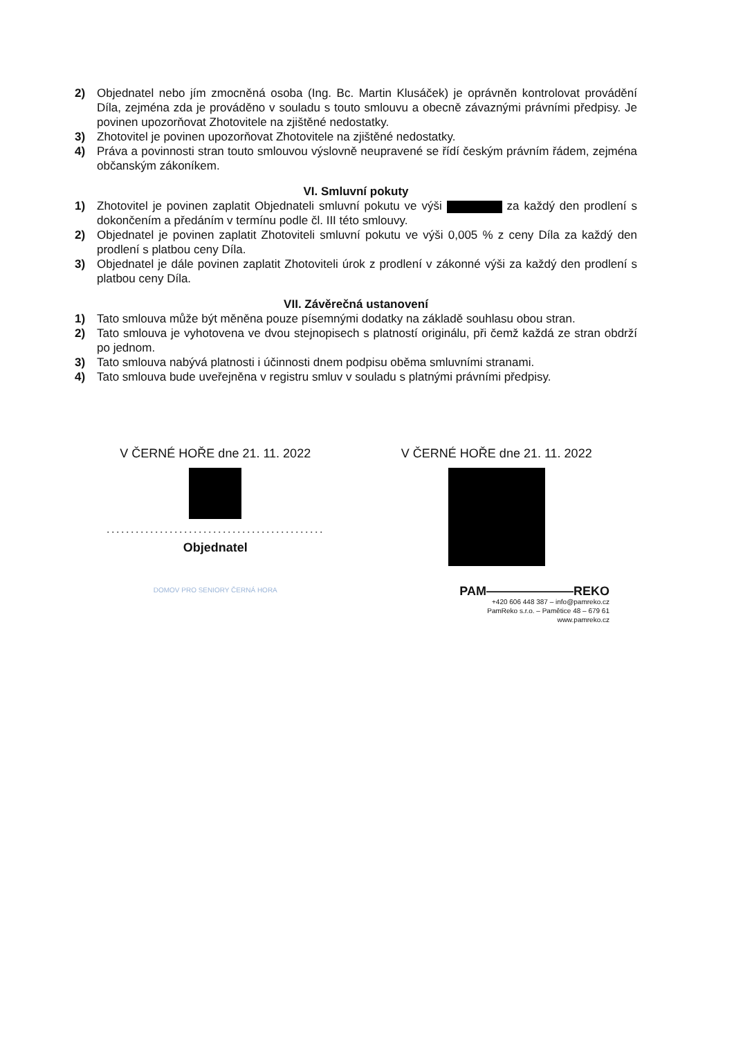2) Objednatel nebo jím zmocněná osoba (Ing. Bc. Martin Klusáček) je oprávněn kontrolovat provádění Díla, zejména zda je prováděno v souladu s touto smlouvu a obecně závaznými právními předpisy. Je povinen upozorňovat Zhotovitele na zjištěné nedostatky.
3) Zhotovitel je povinen upozorňovat Zhotovitele na zjištěné nedostatky.
4) Práva a povinnosti stran touto smlouvou výslovně neupravené se řídí českým právním řádem, zejména občanským zákoníkem.
VI. Smluvní pokuty
1) Zhotovitel je povinen zaplatit Objednateli smluvní pokutu ve výši za každý den prodlení s dokončením a předáním v termínu podle čl. III této smlouvy.
2) Objednatel je povinen zaplatit Zhotoviteli smluvní pokutu ve výši 0,005 % z ceny Díla za každý den prodlení s platbou ceny Díla.
3) Objednatel je dále povinen zaplatit Zhotoviteli úrok z prodlení v zákonné výši za každý den prodlení s platbou ceny Díla.
VII. Závěrečná ustanovení
1) Tato smlouva může být měněna pouze písemnými dodatky na základě souhlasu obou stran.
2) Tato smlouva je vyhotovena ve dvou stejnopisech s platností originálu, při čemž každá ze stran obdrží po jednom.
3) Tato smlouva nabývá platnosti i účinnosti dnem podpisu oběma smluvními stranami.
4) Tato smlouva bude uveřejněna v registru smluv v souladu s platnými právními předpisy.
V ČERNÉ HOŘE dne 21. 11. 2022
.............................................
Objednatel
DOMOV PRO SENIORY ČERNÁ HORA
V ČERNÉ HOŘE dne 21. 11. 2022
PAM———————REKO
+420 606 448 387 – info@pamreko.cz
PamReko s.r.o. – Pamětice 48 – 679 61
www.pamreko.cz